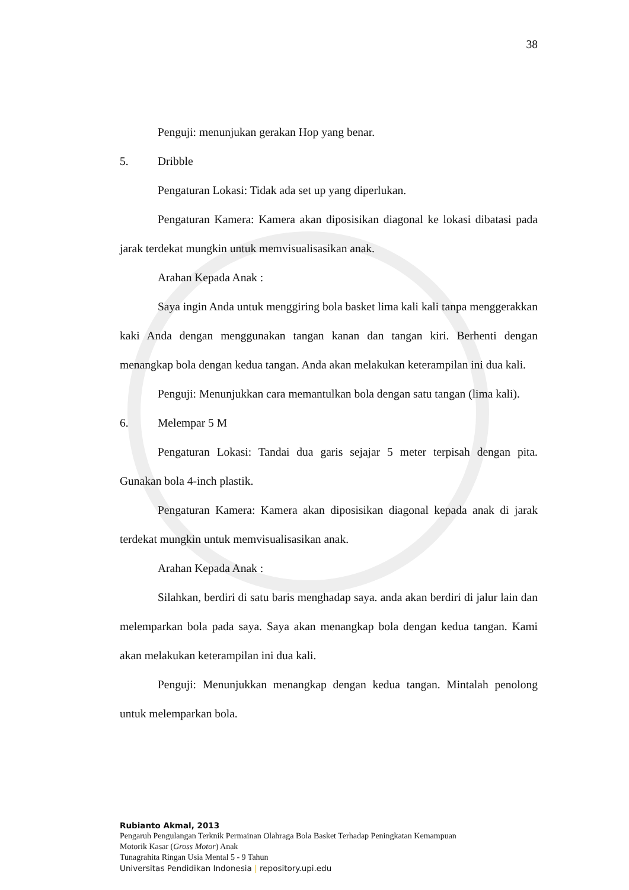38
Penguji: menunjukan gerakan Hop yang benar.
5. Dribble
Pengaturan Lokasi: Tidak ada set up yang diperlukan.
Pengaturan Kamera: Kamera akan diposisikan diagonal ke lokasi dibatasi pada jarak terdekat mungkin untuk memvisualisasikan anak.
Arahan Kepada Anak :
Saya ingin Anda untuk menggiring bola basket lima kali kali tanpa menggerakkan kaki Anda dengan menggunakan tangan kanan dan tangan kiri. Berhenti dengan menangkap bola dengan kedua tangan. Anda akan melakukan keterampilan ini dua kali.
Penguji: Menunjukkan cara memantulkan bola dengan satu tangan (lima kali).
6. Melempar 5 M
Pengaturan Lokasi: Tandai dua garis sejajar 5 meter terpisah dengan pita. Gunakan bola 4-inch plastik.
Pengaturan Kamera: Kamera akan diposisikan diagonal kepada anak di jarak terdekat mungkin untuk memvisualisasikan anak.
Arahan Kepada Anak :
Silahkan, berdiri di satu baris menghadap saya. anda akan berdiri di jalur lain dan melemparkan bola pada saya. Saya akan menangkap bola dengan kedua tangan. Kami akan melakukan keterampilan ini dua kali.
Penguji: Menunjukkan menangkap dengan kedua tangan. Mintalah penolong untuk melemparkan bola.
Rubianto Akmal, 2013
Pengaruh Pengulangan Terknik Permainan Olahraga Bola Basket Terhadap Peningkatan Kemampuan
Motorik Kasar (Gross Motor) Anak
Tunagrahita Ringan Usia Mental 5 - 9 Tahun
Universitas Pendidikan Indonesia | repository.upi.edu